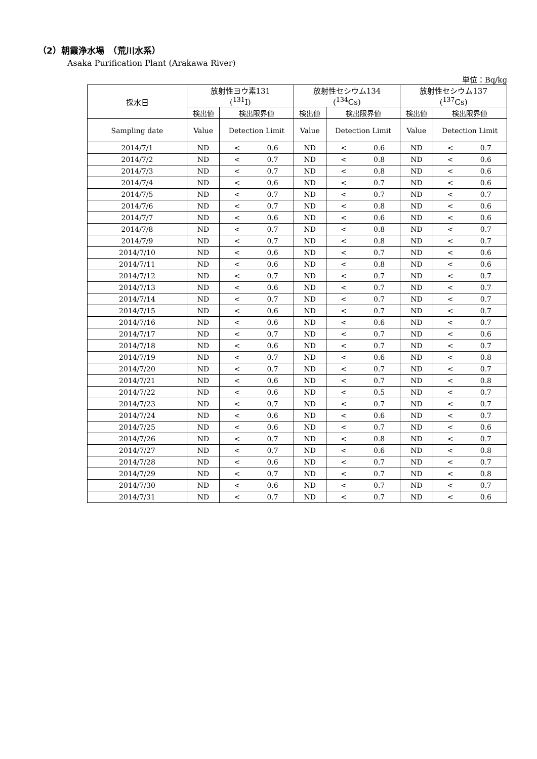（2）朝霞浄水場　（荒川水系）
Asaka Purification Plant (Arakawa River)
単位：Bq/kg
| 採水日 | 放射性ヨウ素131 (<sup>131</sup>I) | | | 放射性セシウム134 (<sup>134</sup>Cs) | | | 放射性セシウム137 (<sup>137</sup>Cs) | | |
| --- | --- | --- | --- | --- | --- | --- | --- | --- | --- |
| | 検出値 | 検出限界値 | | 検出値 | 検出限界値 | | 検出値 | 検出限界値 | |
| Sampling date | Value | Detection Limit | | Value | Detection Limit | | Value | Detection Limit | |
| 2014/7/1 | ND | < | 0.6 | ND | < | 0.6 | ND | < | 0.7 |
| 2014/7/2 | ND | < | 0.7 | ND | < | 0.8 | ND | < | 0.6 |
| 2014/7/3 | ND | < | 0.7 | ND | < | 0.8 | ND | < | 0.6 |
| 2014/7/4 | ND | < | 0.6 | ND | < | 0.7 | ND | < | 0.6 |
| 2014/7/5 | ND | < | 0.7 | ND | < | 0.7 | ND | < | 0.7 |
| 2014/7/6 | ND | < | 0.7 | ND | < | 0.8 | ND | < | 0.6 |
| 2014/7/7 | ND | < | 0.6 | ND | < | 0.6 | ND | < | 0.6 |
| 2014/7/8 | ND | < | 0.7 | ND | < | 0.8 | ND | < | 0.7 |
| 2014/7/9 | ND | < | 0.7 | ND | < | 0.8 | ND | < | 0.7 |
| 2014/7/10 | ND | < | 0.6 | ND | < | 0.7 | ND | < | 0.6 |
| 2014/7/11 | ND | < | 0.6 | ND | < | 0.8 | ND | < | 0.6 |
| 2014/7/12 | ND | < | 0.7 | ND | < | 0.7 | ND | < | 0.7 |
| 2014/7/13 | ND | < | 0.6 | ND | < | 0.7 | ND | < | 0.7 |
| 2014/7/14 | ND | < | 0.7 | ND | < | 0.7 | ND | < | 0.7 |
| 2014/7/15 | ND | < | 0.6 | ND | < | 0.7 | ND | < | 0.7 |
| 2014/7/16 | ND | < | 0.6 | ND | < | 0.6 | ND | < | 0.7 |
| 2014/7/17 | ND | < | 0.7 | ND | < | 0.7 | ND | < | 0.6 |
| 2014/7/18 | ND | < | 0.6 | ND | < | 0.7 | ND | < | 0.7 |
| 2014/7/19 | ND | < | 0.7 | ND | < | 0.6 | ND | < | 0.8 |
| 2014/7/20 | ND | < | 0.7 | ND | < | 0.7 | ND | < | 0.7 |
| 2014/7/21 | ND | < | 0.6 | ND | < | 0.7 | ND | < | 0.8 |
| 2014/7/22 | ND | < | 0.6 | ND | < | 0.5 | ND | < | 0.7 |
| 2014/7/23 | ND | < | 0.7 | ND | < | 0.7 | ND | < | 0.7 |
| 2014/7/24 | ND | < | 0.6 | ND | < | 0.6 | ND | < | 0.7 |
| 2014/7/25 | ND | < | 0.6 | ND | < | 0.7 | ND | < | 0.6 |
| 2014/7/26 | ND | < | 0.7 | ND | < | 0.8 | ND | < | 0.7 |
| 2014/7/27 | ND | < | 0.7 | ND | < | 0.6 | ND | < | 0.8 |
| 2014/7/28 | ND | < | 0.6 | ND | < | 0.7 | ND | < | 0.7 |
| 2014/7/29 | ND | < | 0.7 | ND | < | 0.7 | ND | < | 0.8 |
| 2014/7/30 | ND | < | 0.6 | ND | < | 0.7 | ND | < | 0.7 |
| 2014/7/31 | ND | < | 0.7 | ND | < | 0.7 | ND | < | 0.6 |